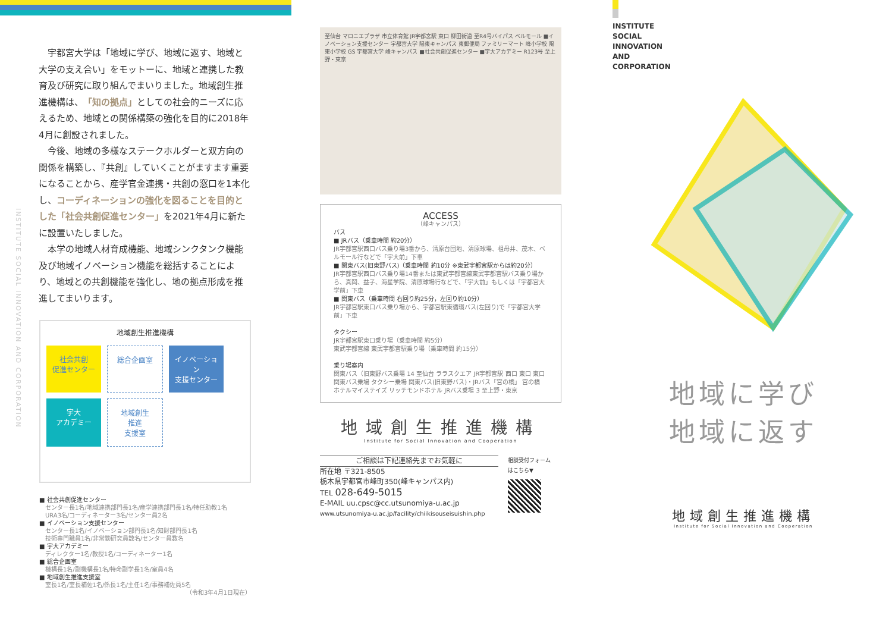宇都宮大学は「地域に学び、地域に返す、地域と大学の支え合い」をモットーに、地域と連携した教育及び研究に取り組んでまいりました。地域創生推進機構は、「知の拠点」としての社会的ニーズに応えるため、地域との関係構築の強化を目的に2018年4月に創設されました。
今後、地域の多様なステークホルダーと双方向の関係を構築し、『共創』していくことがますます重要になることから、産学官金連携・共創の窓口を1本化し、コーディネーションの強化を図ることを目的とした「社会共創促進センター」を2021年4月に新たに設置いたしました。
本学の地域人材育成機能、地域シンクタンク機能及び地域イノベーション機能を総括することにより、地域との共創機能を強化し、地の拠点形成を推進してまいります。
地域創生推進機構
社会共創
促進センター
総合企画室
イノベーション
支援センター
宇大
アカデミー
地域創生
推進
支援室
■ 社会共創促進センター
センター長1名/地域連携部門長1名/産学連携部門長1名/特任助教1名
URA3名/コーディネーター3名/センター員2名
■ イノベーション支援センター
センター長1名/イノベーション部門長1名/知財部門長1名
技術専門職員1名/非常勤研究員数名/センター員数名
■ 宇大アカデミー
ディレクター1名/教授1名/コーディネーター1名
■ 総合企画室
機構長1名/副機構長1名/特命副学長1名/室員4名
■ 地域創生推進支援室
室長1名/室長補佐1名/係長1名/主任1名/事務補佐員5名
（令和3年4月1日現在）
INSTITUTE SOCIAL INNOVATION AND CORPORATION
至仙台 マロニエプラザ 市立体育館 JR宇都宮駅 東口 柳田街道 至R4号バイパス ベルモール ■イノベーション支援センター 宇都宮大学 陽東キャンパス 東郵便局 ファミリーマート 峰小学校 陽東小学校 GS 宇都宮大学 峰キャンパス ■社会共創促進センター ■宇大アカデミー R123号 至上野・東京
ACCESS
（峰キャンパス）
バス
■ JRバス（乗車時間 約20分）
JR宇都宮駅西口バス乗り場3番から、清原台団地、清原球場、祖母井、茂木、ベルモール行などで「宇大前」下車
■ 関東バス(旧東野バス)（乗車時間 約10分 ※東武宇都宮駅からは約20分）
JR宇都宮駅西口バス乗り場14番または東武宇都宮線東武宇都宮駅バス乗り場から、真岡、益子、海星学院、清原球場行などで、「宇大前」もしくは「宇都宮大学前」下車
■ 関東バス（乗車時間 右回り約25分，左回り約10分）
JR宇都宮駅東口バス乗り場から、宇都宮駅東循環バス(左回り)で「宇都宮大学前」下車
タクシー
JR宇都宮駅東口乗り場（乗車時間 約5分）
東武宇都宮線 東武宇都宮駅乗り場（乗車時間 約15分）
乗り場案内
関東バス（旧東野バス乗場 14 至仙台 ララスクエア JR宇都宮駅 西口 東口 東口 関東バス乗場 タクシー乗場 関東バス(旧東野バス)・JRバス「宮の橋」 宮の橋 ホテルマイステイズ リッチモンドホテル JRバス乗場 3 至上野・東京
地域創生推進機構
Institute for Social Innovation and Cooperation
ご相談は下記連絡先までお気軽に
所在地 〒321-8505
栃木県宇都宮市峰町350(峰キャンパス内)
TEL 028-649-5015
E-MAIL uu.cpsc@cc.utsunomiya-u.ac.jp
www.utsunomiya-u.ac.jp/facility/chiikisouseisuishin.php
相談受付フォーム
はこちら▼
INSTITUTE
SOCIAL
INNOVATION
AND
CORPORATION
地域に学び
地域に返す
地域創生推進機構
Institute for Social Innovation and Cooperation